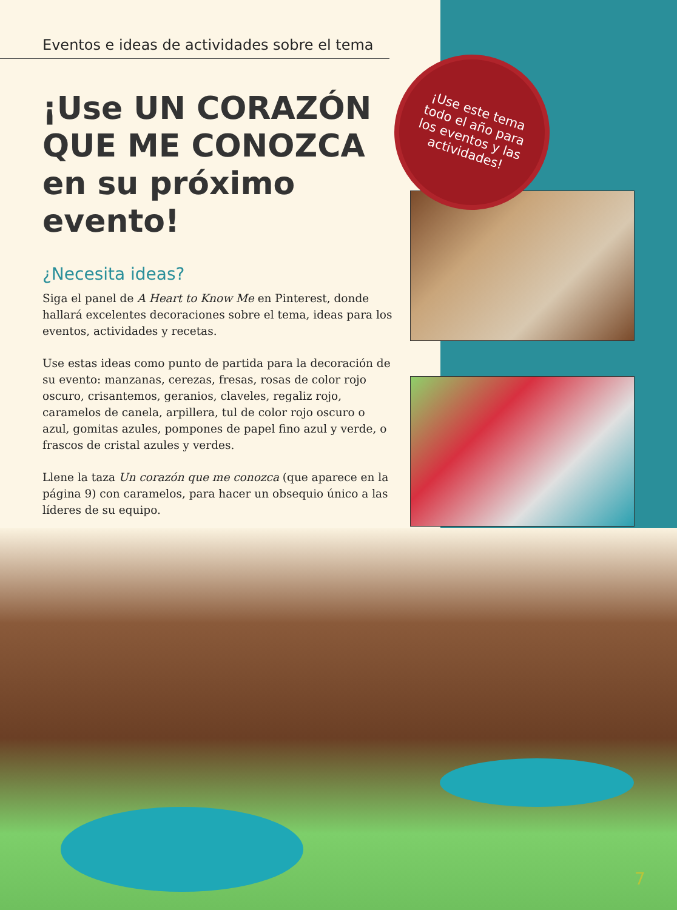Eventos e ideas de actividades sobre el tema
¡Use UN CORAZÓN QUE ME CONOZCA en su próximo evento!
¿Necesita ideas?
Siga el panel de A Heart to Know Me en Pinterest, donde hallará excelentes decoraciones sobre el tema, ideas para los eventos, actividades y recetas.
Use estas ideas como punto de partida para la decoración de su evento: manzanas, cerezas, fresas, rosas de color rojo oscuro, crisantemos, geranios, claveles, regaliz rojo, caramelos de canela, arpillera, tul de color rojo oscuro o azul, gomitas azules, pompones de papel fino azul y verde, o frascos de cristal azules y verdes.
Llene la taza Un corazón que me conozca (que aparece en la página 9) con caramelos, para hacer un obsequio único a las líderes de su equipo.
¡Use este tema
todo el año para
los eventos y las
actividades!
7